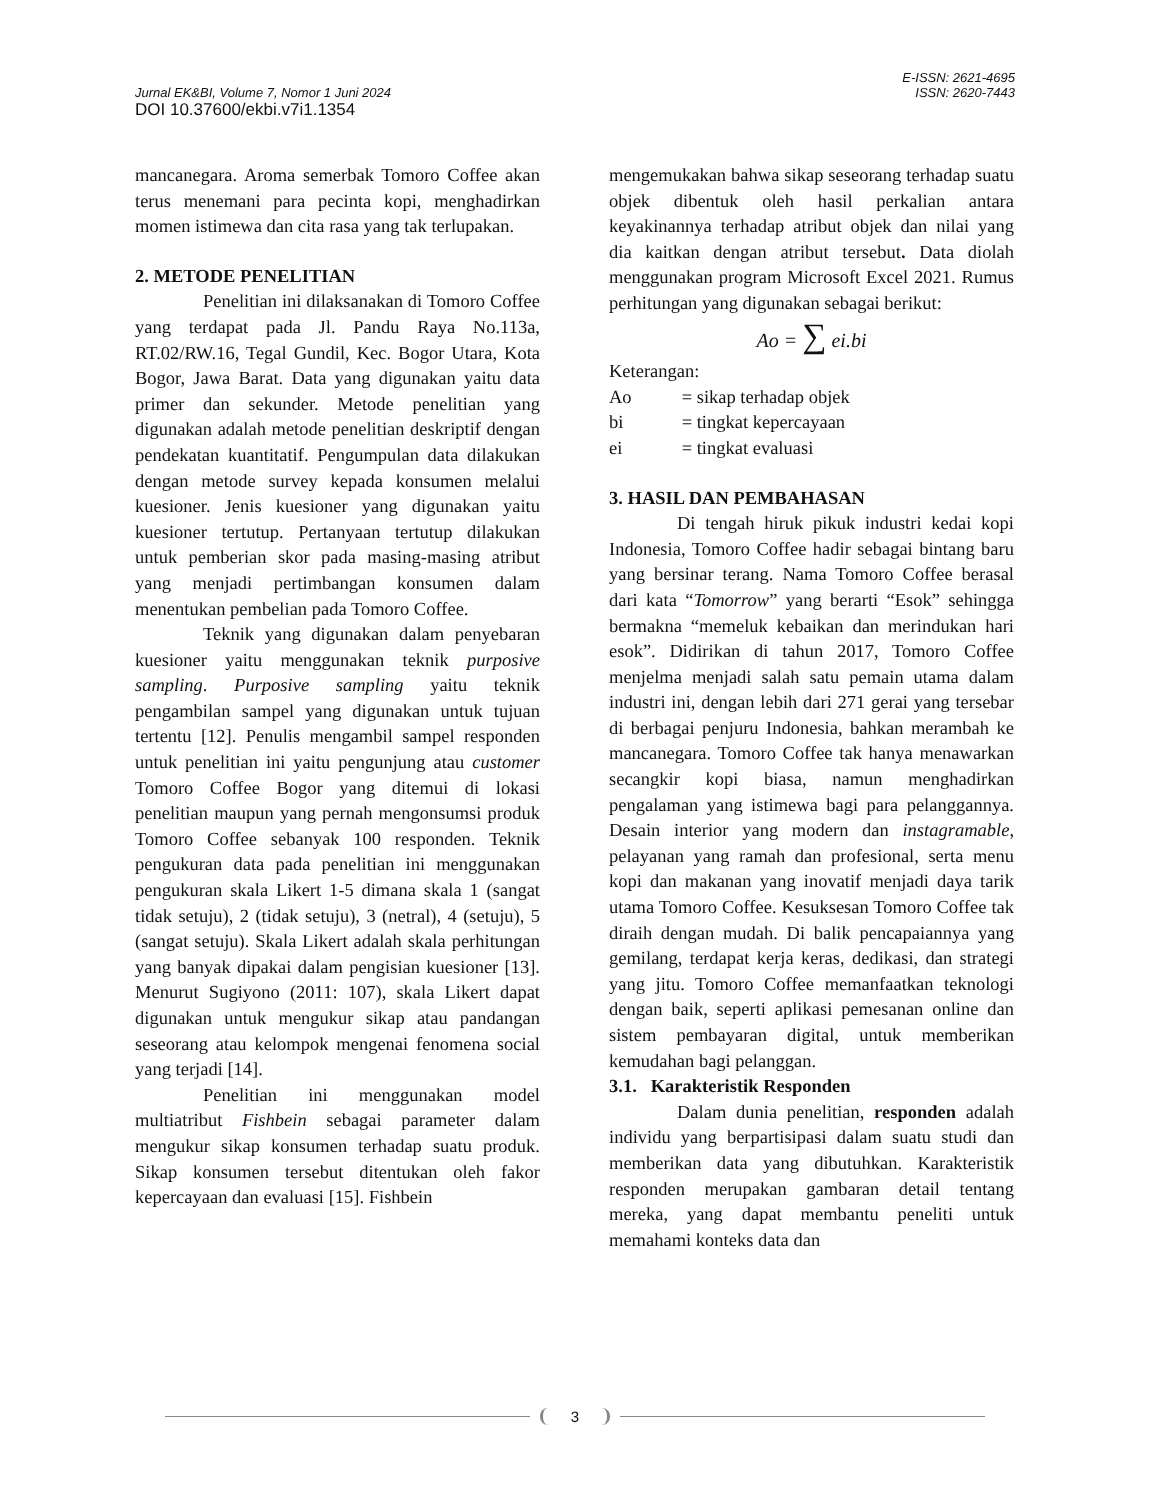E-ISSN: 2621-4695
Jurnal EK&BI, Volume 7, Nomor 1 Juni 2024 ISSN: 2620-7443
DOI 10.37600/ekbi.v7i1.1354
mancanegara. Aroma semerbak Tomoro Coffee akan terus menemani para pecinta kopi, menghadirkan momen istimewa dan cita rasa yang tak terlupakan.
2. METODE PENELITIAN
Penelitian ini dilaksanakan di Tomoro Coffee yang terdapat pada Jl. Pandu Raya No.113a, RT.02/RW.16, Tegal Gundil, Kec. Bogor Utara, Kota Bogor, Jawa Barat. Data yang digunakan yaitu data primer dan sekunder. Metode penelitian yang digunakan adalah metode penelitian deskriptif dengan pendekatan kuantitatif. Pengumpulan data dilakukan dengan metode survey kepada konsumen melalui kuesioner. Jenis kuesioner yang digunakan yaitu kuesioner tertutup. Pertanyaan tertutup dilakukan untuk pemberian skor pada masing-masing atribut yang menjadi pertimbangan konsumen dalam menentukan pembelian pada Tomoro Coffee.
Teknik yang digunakan dalam penyebaran kuesioner yaitu menggunakan teknik purposive sampling. Purposive sampling yaitu teknik pengambilan sampel yang digunakan untuk tujuan tertentu [12]. Penulis mengambil sampel responden untuk penelitian ini yaitu pengunjung atau customer Tomoro Coffee Bogor yang ditemui di lokasi penelitian maupun yang pernah mengonsumsi produk Tomoro Coffee sebanyak 100 responden. Teknik pengukuran data pada penelitian ini menggunakan pengukuran skala Likert 1-5 dimana skala 1 (sangat tidak setuju), 2 (tidak setuju), 3 (netral), 4 (setuju), 5 (sangat setuju). Skala Likert adalah skala perhitungan yang banyak dipakai dalam pengisian kuesioner [13]. Menurut Sugiyono (2011: 107), skala Likert dapat digunakan untuk mengukur sikap atau pandangan seseorang atau kelompok mengenai fenomena social yang terjadi [14].
Penelitian ini menggunakan model multiatribut Fishbein sebagai parameter dalam mengukur sikap konsumen terhadap suatu produk. Sikap konsumen tersebut ditentukan oleh fakor kepercayaan dan evaluasi [15]. Fishbein
mengemukakan bahwa sikap seseorang terhadap suatu objek dibentuk oleh hasil perkalian antara keyakinannya terhadap atribut objek dan nilai yang dia kaitkan dengan atribut tersebut. Data diolah menggunakan program Microsoft Excel 2021. Rumus perhitungan yang digunakan sebagai berikut:
Ao = ∑ ei.bi
Keterangan:
| Ao | = sikap terhadap objek |
| bi | = tingkat kepercayaan |
| ei | = tingkat evaluasi |
3. HASIL DAN PEMBAHASAN
Di tengah hiruk pikuk industri kedai kopi Indonesia, Tomoro Coffee hadir sebagai bintang baru yang bersinar terang. Nama Tomoro Coffee berasal dari kata “Tomorrow” yang berarti “Esok” sehingga bermakna “memeluk kebaikan dan merindukan hari esok”. Didirikan di tahun 2017, Tomoro Coffee menjelma menjadi salah satu pemain utama dalam industri ini, dengan lebih dari 271 gerai yang tersebar di berbagai penjuru Indonesia, bahkan merambah ke mancanegara. Tomoro Coffee tak hanya menawarkan secangkir kopi biasa, namun menghadirkan pengalaman yang istimewa bagi para pelanggannya. Desain interior yang modern dan instagramable, pelayanan yang ramah dan profesional, serta menu kopi dan makanan yang inovatif menjadi daya tarik utama Tomoro Coffee. Kesuksesan Tomoro Coffee tak diraih dengan mudah. Di balik pencapaiannya yang gemilang, terdapat kerja keras, dedikasi, dan strategi yang jitu. Tomoro Coffee memanfaatkan teknologi dengan baik, seperti aplikasi pemesanan online dan sistem pembayaran digital, untuk memberikan kemudahan bagi pelanggan.
3.1. Karakteristik Responden
Dalam dunia penelitian, responden adalah individu yang berpartisipasi dalam suatu studi dan memberikan data yang dibutuhkan. Karakteristik responden merupakan gambaran detail tentang mereka, yang dapat membantu peneliti untuk memahami konteks data dan
3